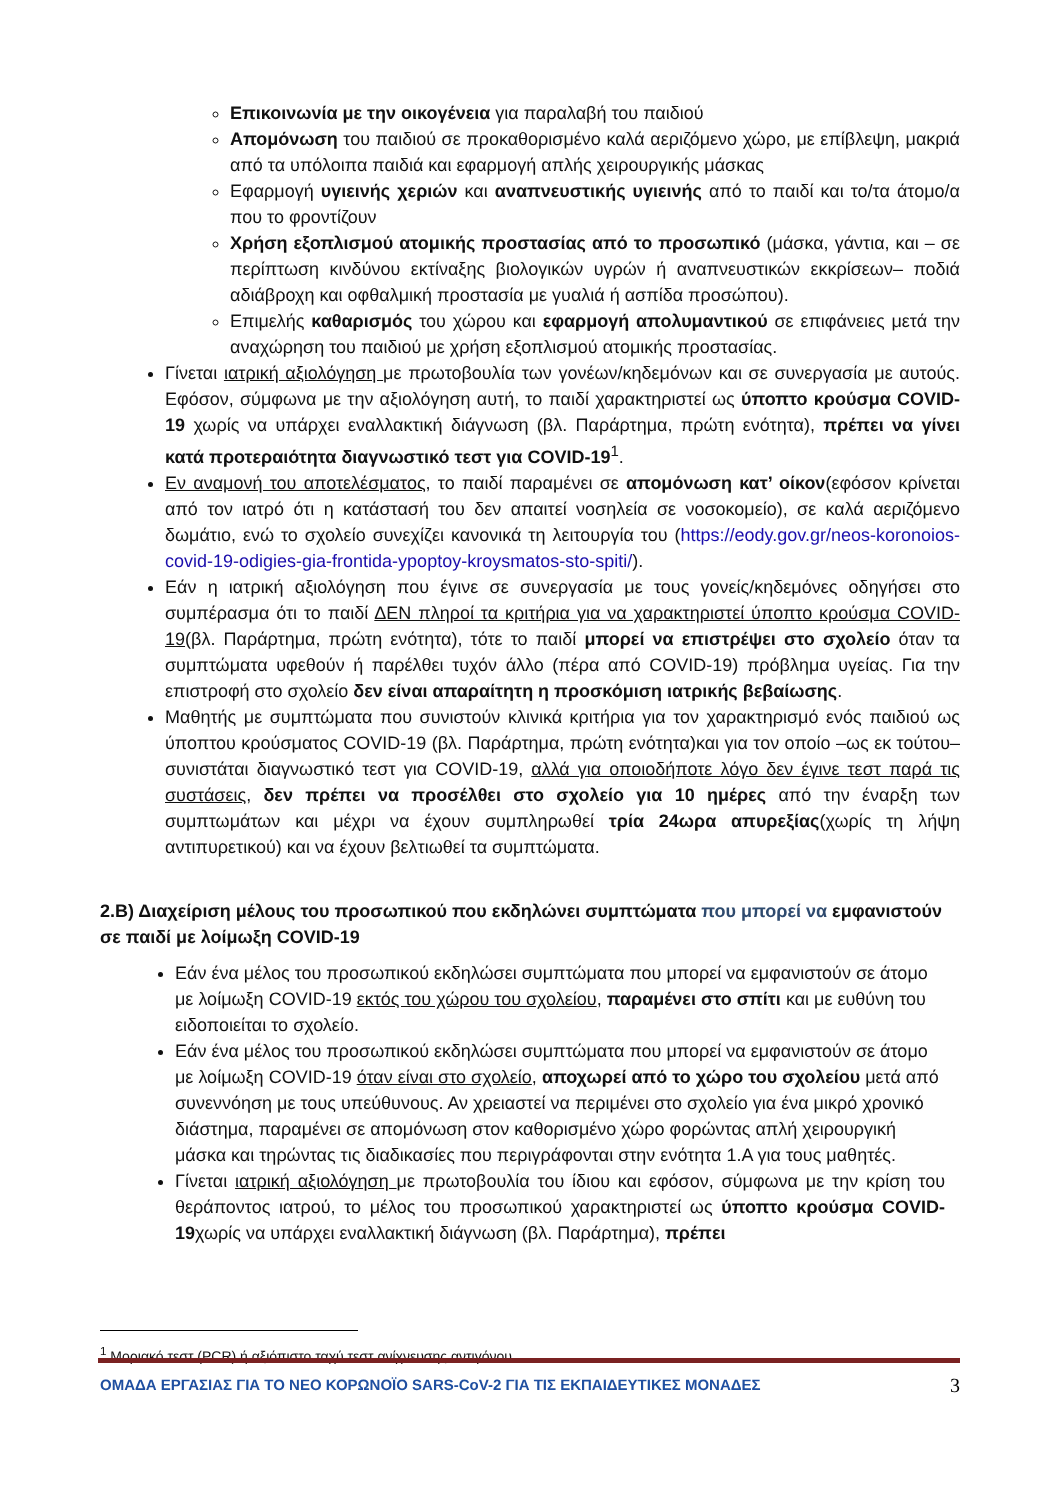Επικοινωνία με την οικογένεια για παραλαβή του παιδιού
Απομόνωση του παιδιού σε προκαθορισμένο καλά αεριζόμενο χώρο, με επίβλεψη, μακριά από τα υπόλοιπα παιδιά και εφαρμογή απλής χειρουργικής μάσκας
Εφαρμογή υγιεινής χεριών και αναπνευστικής υγιεινής από το παιδί και το/τα άτομο/α που το φροντίζουν
Χρήση εξοπλισμού ατομικής προστασίας από το προσωπικό (μάσκα, γάντια, και – σε περίπτωση κινδύνου εκτίναξης βιολογικών υγρών ή αναπνευστικών εκκρίσεων– ποδιά αδιάβροχη και οφθαλμική προστασία με γυαλιά ή ασπίδα προσώπου).
Επιμελής καθαρισμός του χώρου και εφαρμογή απολυμαντικού σε επιφάνειες μετά την αναχώρηση του παιδιού με χρήση εξοπλισμού ατομικής προστασίας.
Γίνεται ιατρική αξιολόγηση με πρωτοβουλία των γονέων/κηδεμόνων και σε συνεργασία με αυτούς. Εφόσον, σύμφωνα με την αξιολόγηση αυτή, το παιδί χαρακτηριστεί ως ύποπτο κρούσμα COVID-19 χωρίς να υπάρχει εναλλακτική διάγνωση (βλ. Παράρτημα, πρώτη ενότητα), πρέπει να γίνει κατά προτεραιότητα διαγνωστικό τεστ για COVID-19<sup>1</sup>.
Εν αναμονή του αποτελέσματος, το παιδί παραμένει σε απομόνωση κατ’ οίκον(εφόσον κρίνεται από τον ιατρό ότι η κατάστασή του δεν απαιτεί νοσηλεία σε νοσοκομείο), σε καλά αεριζόμενο δωμάτιο, ενώ το σχολείο συνεχίζει κανονικά τη λειτουργία του (https://eody.gov.gr/neos-koronoios-covid-19-odigies-gia-frontida-ypoptoy-kroysmatos-sto-spiti/).
Εάν η ιατρική αξιολόγηση που έγινε σε συνεργασία με τους γονείς/κηδεμόνες οδηγήσει στο συμπέρασμα ότι το παιδί ΔΕΝ πληροί τα κριτήρια για να χαρακτηριστεί ύποπτο κρούσμα COVID-19(βλ. Παράρτημα, πρώτη ενότητα), τότε το παιδί μπορεί να επιστρέψει στο σχολείο όταν τα συμπτώματα υφεθούν ή παρέλθει τυχόν άλλο (πέρα από COVID-19) πρόβλημα υγείας. Για την επιστροφή στο σχολείο δεν είναι απαραίτητη η προσκόμιση ιατρικής βεβαίωσης.
Μαθητής με συμπτώματα που συνιστούν κλινικά κριτήρια για τον χαρακτηρισμό ενός παιδιού ως ύποπτου κρούσματος COVID-19 (βλ. Παράρτημα, πρώτη ενότητα)και για τον οποίο –ως εκ τούτου– συνιστάται διαγνωστικό τεστ για COVID-19, αλλά για οποιοδήποτε λόγο δεν έγινε τεστ παρά τις συστάσεις, δεν πρέπει να προσέλθει στο σχολείο για 10 ημέρες από την έναρξη των συμπτωμάτων και μέχρι να έχουν συμπληρωθεί τρία 24ωρα απυρεξίας(χωρίς τη λήψη αντιπυρετικού) και να έχουν βελτιωθεί τα συμπτώματα.
2.Β) Διαχείριση μέλους του προσωπικού που εκδηλώνει συμπτώματα που μπορεί να εμφανιστούν σε παιδί με λοίμωξη COVID-19
Εάν ένα μέλος του προσωπικού εκδηλώσει συμπτώματα που μπορεί να εμφανιστούν σε άτομο με λοίμωξη COVID-19 εκτός του χώρου του σχολείου, παραμένει στο σπίτι και με ευθύνη του ειδοποιείται το σχολείο.
Εάν ένα μέλος του προσωπικού εκδηλώσει συμπτώματα που μπορεί να εμφανιστούν σε άτομο με λοίμωξη COVID-19 όταν είναι στο σχολείο, αποχωρεί από το χώρο του σχολείου μετά από συνεννόηση με τους υπεύθυνους. Αν χρειαστεί να περιμένει στο σχολείο για ένα μικρό χρονικό διάστημα, παραμένει σε απομόνωση στον καθορισμένο χώρο φορώντας απλή χειρουργική μάσκα και τηρώντας τις διαδικασίες που περιγράφονται στην ενότητα 1.Α για τους μαθητές.
Γίνεται ιατρική αξιολόγηση με πρωτοβουλία του ίδιου και εφόσον, σύμφωνα με την κρίση του θεράποντος ιατρού, το μέλος του προσωπικού χαρακτηριστεί ως ύποπτο κρούσμα COVID-19χωρίς να υπάρχει εναλλακτική διάγνωση (βλ. Παράρτημα), πρέπει
<sup>1</sup> Μοριακό τεστ (PCR) ή αξιόπιστο ταχύ τεστ ανίχνευσης αντιγόνου.
ΟΜΑΔΑ ΕΡΓΑΣΙΑΣ ΓΙΑ ΤΟ ΝΕΟ ΚΟΡΩΝΟΪΟ SARS-CoV-2 ΓΙΑ ΤΙΣ ΕΚΠΑΙΔΕΥΤΙΚΕΣ ΜΟΝΑΔΕΣ 3